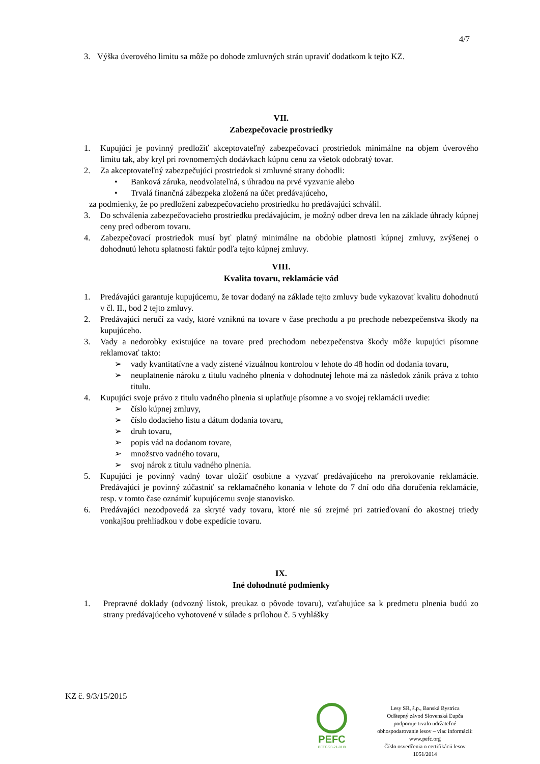4/7
3. Výška úverového limitu sa môže po dohode zmluvných strán upraviť dodatkom k tejto KZ.
VII.
Zabezpečovacie prostriedky
1. Kupujúci je povinný predložiť akceptovateľný zabezpečovací prostriedok minimálne na objem úverového limitu tak, aby kryl pri rovnomerných dodávkach kúpnu cenu za všetok odobratý tovar.
2. Za akceptovateľný zabezpečujúci prostriedok si zmluvné strany dohodli:
• Banková záruka, neodvolateľná, s úhradou na prvé vyzvanie alebo
• Trvalá finančná zábezpeka zložená na účet predávajúceho,
za podmienky, že po predložení zabezpečovacieho prostriedku ho predávajúci schválil.
3. Do schválenia zabezpečovacieho prostriedku predávajúcim, je možný odber dreva len na základe úhrady kúpnej ceny pred odberom tovaru.
4. Zabezpečovací prostriedok musí byť platný minimálne na obdobie platnosti kúpnej zmluvy, zvýšenej o dohodnutú lehotu splatnosti faktúr podľa tejto kúpnej zmluvy.
VIII.
Kvalita tovaru, reklamácie vád
1. Predávajúci garantuje kupujúcemu, že tovar dodaný na základe tejto zmluvy bude vykazovať kvalitu dohodnutú v čl. II., bod 2 tejto zmluvy.
2. Predávajúci neručí za vady, ktoré vzniknú na tovare v čase prechodu a po prechode nebezpečenstva škody na kupujúceho.
3. Vady a nedorobky existujúce na tovare pred prechodom nebezpečenstva škody môže kupujúci písomne reklamovať takto:
➢ vady kvantitatívne a vady zistené vizuálnou kontrolou v lehote do 48 hodín od dodania tovaru,
➢ neuplatnenie nároku z titulu vadného plnenia v dohodnutej lehote má za následok zánik práva z tohto titulu.
4. Kupujúci svoje právo z titulu vadného plnenia si uplatňuje písomne a vo svojej reklamácii uvedie:
➢ číslo kúpnej zmluvy,
➢ číslo dodacieho listu a dátum dodania tovaru,
➢ druh tovaru,
➢ popis vád na dodanom tovare,
➢ množstvo vadného tovaru,
➢ svoj nárok z titulu vadného plnenia.
5. Kupujúci je povinný vadný tovar uložiť osobitne a vyzvať predávajúceho na prerokovanie reklamácie. Predávajúci je povinný zúčastniť sa reklamačného konania v lehote do 7 dní odo dňa doručenia reklamácie, resp. v tomto čase oznámiť kupujúcemu svoje stanovisko.
6. Predávajúci nezodpovedá za skryté vady tovaru, ktoré nie sú zrejmé pri zatrieďovaní do akostnej triedy vonkajšou prehliadkou v dobe expedície tovaru.
IX.
Iné dohodnuté podmienky
1. Prepravné doklady (odvozný lístok, preukaz o pôvode tovaru), vzťahujúce sa k predmetu plnenia budú zo strany predávajúceho vyhotovené v súlade s prílohou č. 5 vyhlášky
KZ č. 9/3/15/2015
PEFC
PEFC/23-21-01/8
Lesy SR, š.p., Banská Bystrica
Odštepný závod Slovenská Ľupča
podporuje trvalo udržateľné
obhospodarovanie lesov – viac informácií:
www.pefc.org
Číslo osvedčenia o certifikácii lesov
1051/2014